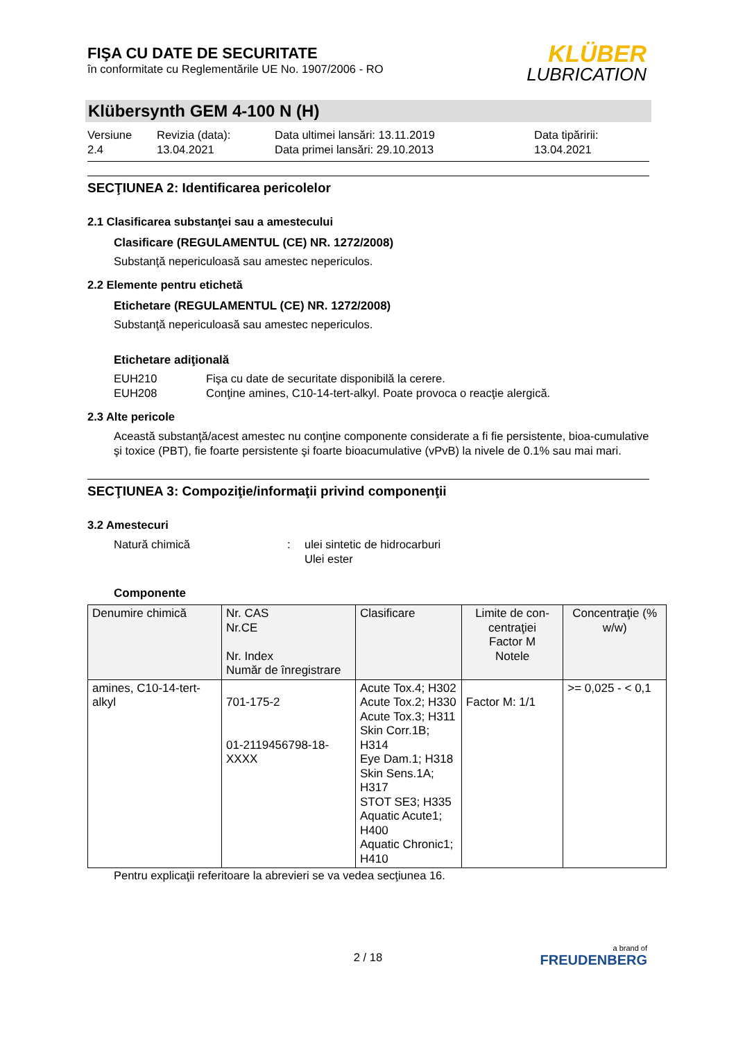FIŞA CU DATE DE SECURITATE
în conformitate cu Reglementările UE No. 1907/2006 - RO
KLÜBER
LUBRICATION
Klübersynth GEM 4-100 N (H)
Versiune
2.4
Revizia (data):
13.04.2021
Data ultimei lansări: 13.11.2019
Data primei lansări: 29.10.2013
Data tipăririi:
13.04.2021
SECŢIUNEA 2: Identificarea pericolelor
2.1 Clasificarea substanţei sau a amestecului
Clasificare (REGULAMENTUL (CE) NR. 1272/2008)
Substanţă nepericuloasă sau amestec nepericulos.
2.2 Elemente pentru etichetă
Etichetare (REGULAMENTUL (CE) NR. 1272/2008)
Substanţă nepericuloasă sau amestec nepericulos.
Etichetare adiţională
EUH210 Fişa cu date de securitate disponibilă la cerere.
EUH208 Conţine amines, C10-14-tert-alkyl. Poate provoca o reacţie alergică.
2.3 Alte pericole
Această substanţă/acest amestec nu conţine componente considerate a fi fie persistente, bioa-cumulative şi toxice (PBT), fie foarte persistente şi foarte bioacumulative (vPvB) la nivele de 0.1% sau mai mari.
SECŢIUNEA 3: Compoziţie/informaţii privind componenţii
3.2 Amestecuri
Natură chimică: ulei sintetic de hidrocarburi
Ulei ester
Componente
| Denumire chimică | Nr. CAS Nr.CE Nr. Index Număr de înregistrare | Clasificare | Limite de con-centraţiei Factor M Notele | Concentraţie (% w/w) |
| --- | --- | --- | --- | --- |
| amines, C10-14-tert-alkyl | 701-175-2 01-2119456798-18-XXXX | Acute Tox.4; H302 Acute Tox.2; H330 Acute Tox.3; H311 Skin Corr.1B; H314 Eye Dam.1; H318 Skin Sens.1A; H317 STOT SE3; H335 Aquatic Acute1; H400 Aquatic Chronic1; H410 | Factor M: 1/1 | >= 0,025 - < 0,1 |
Pentru explicaţii referitoare la abrevieri se va vedea secţiunea 16.
2 / 18
a brand of
FREUDENBERG